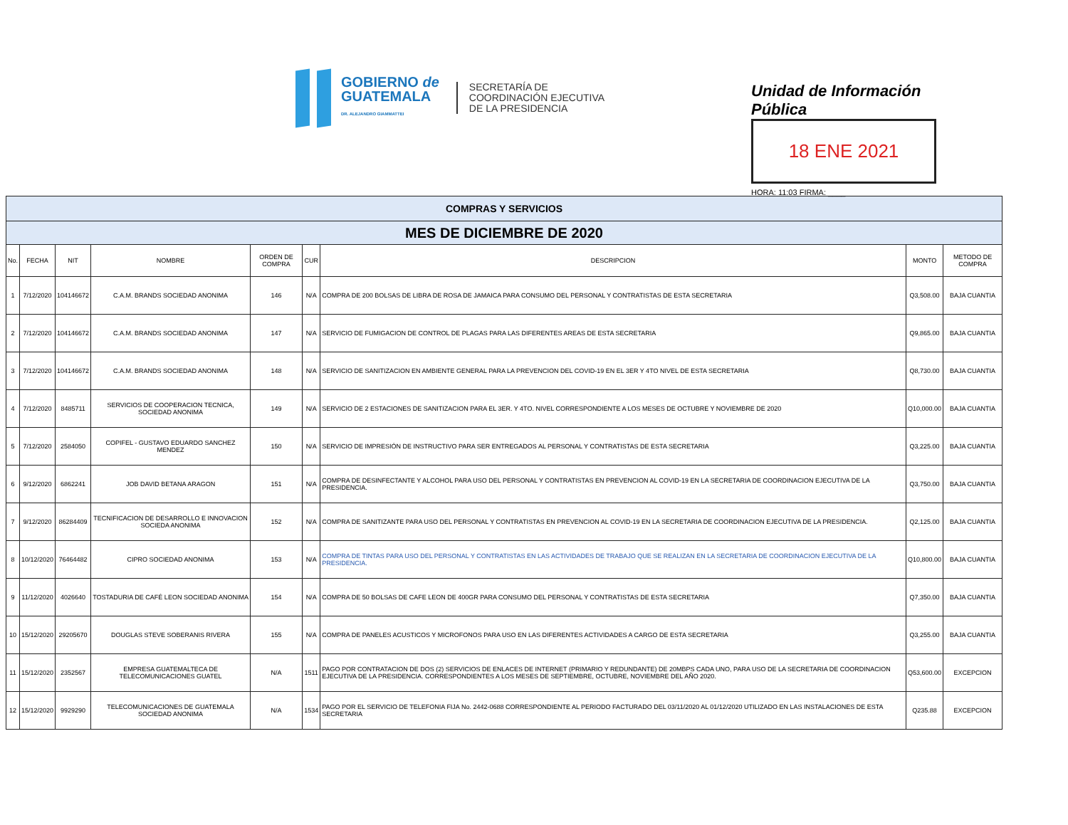GOBIERNO de
GUATEMALA
DR. ALEJANDRO GIAMMATTEI
SECRETARÍA DE
COORDINACIÓN EJECUTIVA
DE LA PRESIDENCIA
Unidad de Información Pública
18 ENE 2021
HORA: 11:03 FIRMA: ____
| COMPRAS Y SERVICIOS | | | | | | | | |
| MES DE DICIEMBRE DE 2020 | | | | | | | | |
| No. | FECHA | NIT | NOMBRE | ORDEN DE COMPRA | CUR | DESCRIPCION | MONTO | METODO DE COMPRA |
| 1 | 7/12/2020 | 104146672 | C.A.M. BRANDS SOCIEDAD ANONIMA | 146 | N/A | COMPRA DE 200 BOLSAS DE LIBRA DE ROSA DE JAMAICA PARA CONSUMO DEL PERSONAL Y CONTRATISTAS DE ESTA SECRETARIA | Q3,508.00 | BAJA CUANTIA |
| 2 | 7/12/2020 | 104146672 | C.A.M. BRANDS SOCIEDAD ANONIMA | 147 | N/A | SERVICIO DE FUMIGACION DE CONTROL DE PLAGAS PARA LAS DIFERENTES AREAS DE ESTA SECRETARIA | Q9,865.00 | BAJA CUANTIA |
| 3 | 7/12/2020 | 104146672 | C.A.M. BRANDS SOCIEDAD ANONIMA | 148 | N/A | SERVICIO DE SANITIZACION EN AMBIENTE GENERAL PARA LA PREVENCION DEL COVID-19 EN EL 3ER Y 4TO NIVEL DE ESTA SECRETARIA | Q8,730.00 | BAJA CUANTIA |
| 4 | 7/12/2020 | 8485711 | SERVICIOS DE COOPERACION TECNICA, SOCIEDAD ANONIMA | 149 | N/A | SERVICIO DE 2 ESTACIONES DE SANITIZACION PARA EL 3ER. Y 4TO. NIVEL CORRESPONDIENTE A LOS MESES DE OCTUBRE Y NOVIEMBRE DE 2020 | Q10,000.00 | BAJA CUANTIA |
| 5 | 7/12/2020 | 2584050 | COPIFEL - GUSTAVO EDUARDO SANCHEZ MENDEZ | 150 | N/A | SERVICIO DE IMPRESIÓN DE INSTRUCTIVO PARA SER ENTREGADOS AL PERSONAL Y CONTRATISTAS DE ESTA SECRETARIA | Q3,225.00 | BAJA CUANTIA |
| 6 | 9/12/2020 | 6862241 | JOB DAVID BETANA ARAGON | 151 | N/A | COMPRA DE DESINFECTANTE Y ALCOHOL PARA USO DEL PERSONAL Y CONTRATISTAS EN PREVENCION AL COVID-19 EN LA SECRETARIA DE COORDINACION EJECUTIVA DE LA PRESIDENCIA. | Q3,750.00 | BAJA CUANTIA |
| 7 | 9/12/2020 | 86284409 | TECNIFICACION DE DESARROLLO E INNOVACION SOCIEDA ANONIMA | 152 | N/A | COMPRA DE SANITIZANTE PARA USO DEL PERSONAL Y CONTRATISTAS EN PREVENCION AL COVID-19 EN LA SECRETARIA DE COORDINACION EJECUTIVA DE LA PRESIDENCIA. | Q2,125.00 | BAJA CUANTIA |
| 8 | 10/12/2020 | 76464482 | CIPRO SOCIEDAD ANONIMA | 153 | N/A | COMPRA DE TINTAS PARA USO DEL PERSONAL Y CONTRATISTAS EN LAS ACTIVIDADES DE TRABAJO QUE SE REALIZAN EN LA SECRETARIA DE COORDINACION EJECUTIVA DE LA PRESIDENCIA. | Q10,800.00 | BAJA CUANTIA |
| 9 | 11/12/2020 | 4026640 | TOSTADURIA DE CAFÉ LEON SOCIEDAD ANONIMA | 154 | N/A | COMPRA DE 50 BOLSAS DE CAFE LEON DE 400GR PARA CONSUMO DEL PERSONAL Y CONTRATISTAS DE ESTA SECRETARIA | Q7,350.00 | BAJA CUANTIA |
| 10 | 15/12/2020 | 29205670 | DOUGLAS STEVE SOBERANIS RIVERA | 155 | N/A | COMPRA DE PANELES ACUSTICOS Y MICROFONOS PARA USO EN LAS DIFERENTES ACTIVIDADES A CARGO DE ESTA SECRETARIA | Q3,255.00 | BAJA CUANTIA |
| 11 | 15/12/2020 | 2352567 | EMPRESA GUATEMALTECA DE TELECOMUNICACIONES GUATEL | N/A | 1511 | PAGO POR CONTRATACION DE DOS (2) SERVICIOS DE ENLACES DE INTERNET (PRIMARIO Y REDUNDANTE) DE 20MBPS CADA UNO, PARA USO DE LA SECRETARIA DE COORDINACION EJECUTIVA DE LA PRESIDENCIA. CORRESPONDIENTES A LOS MESES DE SEPTIEMBRE, OCTUBRE, NOVIEMBRE DEL AÑO 2020. | Q53,600.00 | EXCEPCION |
| 12 | 15/12/2020 | 9929290 | TELECOMUNICACIONES DE GUATEMALA SOCIEDAD ANONIMA | N/A | 1534 | PAGO POR EL SERVICIO DE TELEFONIA FIJA No. 2442-0688 CORRESPONDIENTE AL PERIODO FACTURADO DEL 03/11/2020 AL 01/12/2020 UTILIZADO EN LAS INSTALACIONES DE ESTA SECRETARIA | Q235.88 | EXCEPCION |